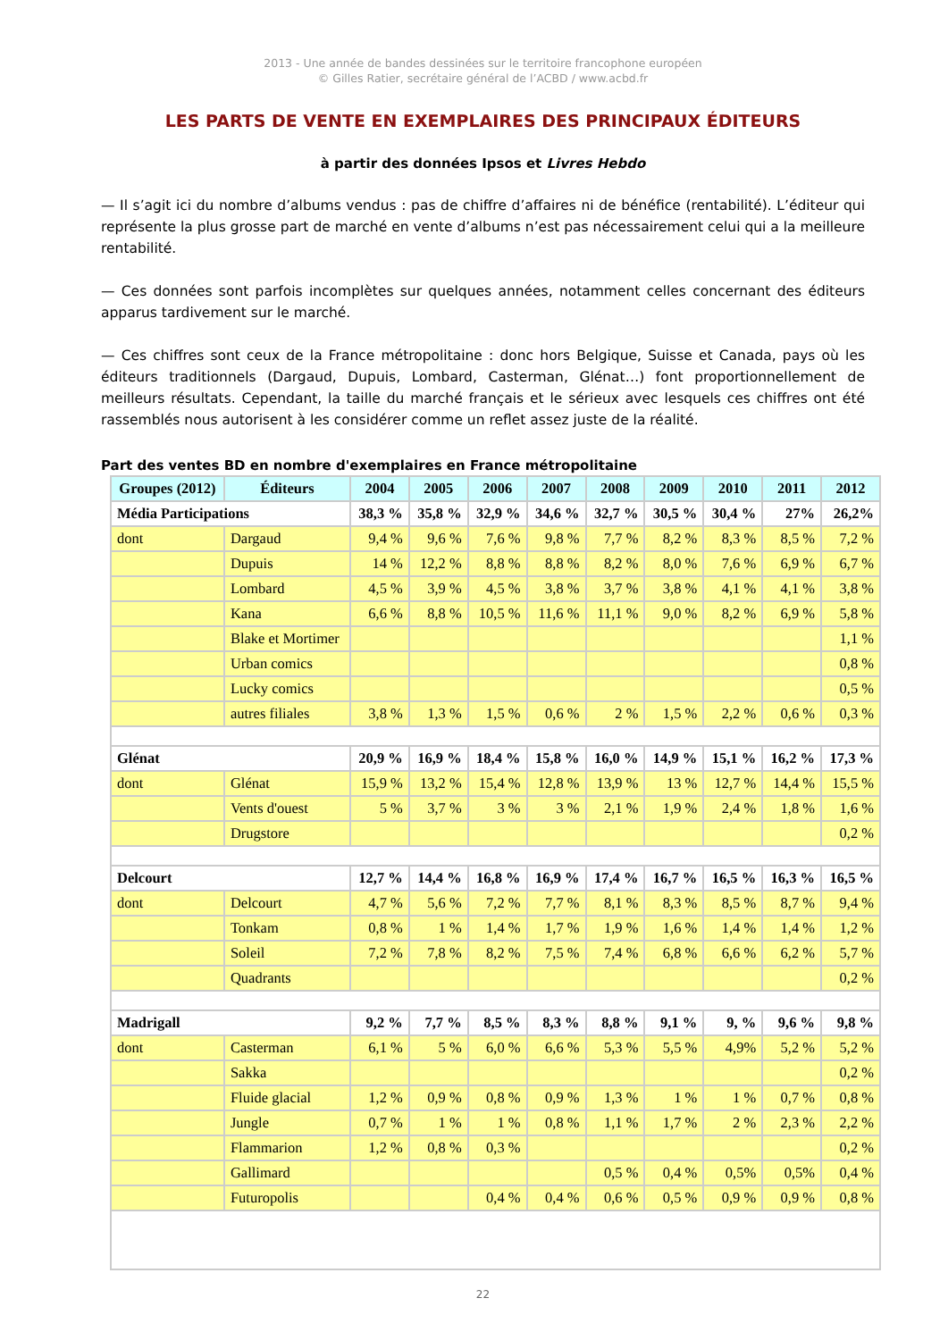2013 - Une année de bandes dessinées sur le territoire francophone européen
© Gilles Ratier, secrétaire général de l’ACBD / www.acbd.fr
LES PARTS DE VENTE EN EXEMPLAIRES DES PRINCIPAUX ÉDITEURS
à partir des données Ipsos et Livres Hebdo
— Il s’agit ici du nombre d’albums vendus : pas de chiffre d’affaires ni de bénéfice (rentabilité). L’éditeur qui représente la plus grosse part de marché en vente d’albums n’est pas nécessairement celui qui a la meilleure rentabilité.
— Ces données sont parfois incomplètes sur quelques années, notamment celles concernant des éditeurs apparus tardivement sur le marché.
— Ces chiffres sont ceux de la France métropolitaine : donc hors Belgique, Suisse et Canada, pays où les éditeurs traditionnels (Dargaud, Dupuis, Lombard, Casterman, Glénat…) font proportionnellement de meilleurs résultats. Cependant, la taille du marché français et le sérieux avec lesquels ces chiffres ont été rassemblés nous autorisent à les considérer comme un reflet assez juste de la réalité.
Part des ventes BD en nombre d'exemplaires en France métropolitaine
| Groupes (2012) | Éditeurs | 2004 | 2005 | 2006 | 2007 | 2008 | 2009 | 2010 | 2011 | 2012 |
| --- | --- | --- | --- | --- | --- | --- | --- | --- | --- | --- |
| Média Participations | | 38,3 % | 35,8 % | 32,9 % | 34,6 % | 32,7 % | 30,5 % | 30,4 % | 27% | 26,2% |
| dont | Dargaud | 9,4 % | 9,6 % | 7,6 % | 9,8 % | 7,7 % | 8,2 % | 8,3 % | 8,5 % | 7,2 % |
| | Dupuis | 14 % | 12,2 % | 8,8 % | 8,8 % | 8,2 % | 8,0 % | 7,6 % | 6,9 % | 6,7 % |
| | Lombard | 4,5 % | 3,9 % | 4,5 % | 3,8 % | 3,7 % | 3,8 % | 4,1 % | 4,1 % | 3,8 % |
| | Kana | 6,6 % | 8,8 % | 10,5 % | 11,6 % | 11,1 % | 9,0 % | 8,2 % | 6,9 % | 5,8 % |
| | Blake et Mortimer | | | | | | | | | 1,1 % |
| | Urban comics | | | | | | | | | 0,8 % |
| | Lucky comics | | | | | | | | | 0,5 % |
| | autres filiales | 3,8 % | 1,3 % | 1,5 % | 0,6 % | 2 % | 1,5 % | 2,2 % | 0,6 % | 0,3 % |
| Glénat | | 20,9 % | 16,9 % | 18,4 % | 15,8 % | 16,0 % | 14,9 % | 15,1 % | 16,2 % | 17,3 % |
| dont | Glénat | 15,9 % | 13,2 % | 15,4 % | 12,8 % | 13,9 % | 13 % | 12,7 % | 14,4 % | 15,5 % |
| | Vents d'ouest | 5 % | 3,7 % | 3 % | 3 % | 2,1 % | 1,9 % | 2,4 % | 1,8 % | 1,6 % |
| | Drugstore | | | | | | | | | 0,2 % |
| Delcourt | | 12,7 % | 14,4 % | 16,8 % | 16,9 % | 17,4 % | 16,7 % | 16,5 % | 16,3 % | 16,5 % |
| dont | Delcourt | 4,7 % | 5,6 % | 7,2 % | 7,7 % | 8,1 % | 8,3 % | 8,5 % | 8,7 % | 9,4 % |
| | Tonkam | 0,8 % | 1 % | 1,4 % | 1,7 % | 1,9 % | 1,6 % | 1,4 % | 1,4 % | 1,2 % |
| | Soleil | 7,2 % | 7,8 % | 8,2 % | 7,5 % | 7,4 % | 6,8 % | 6,6 % | 6,2 % | 5,7 % |
| | Quadrants | | | | | | | | | 0,2 % |
| Madrigall | | 9,2 % | 7,7 % | 8,5 % | 8,3 % | 8,8 % | 9,1 % | 9, % | 9,6 % | 9,8 % |
| dont | Casterman | 6,1 % | 5 % | 6,0 % | 6,6 % | 5,3 % | 5,5 % | 4,9% | 5,2 % | 5,2 % |
| | Sakka | | | | | | | | | 0,2 % |
| | Fluide glacial | 1,2 % | 0,9 % | 0,8 % | 0,9 % | 1,3 % | 1 % | 1 % | 0,7 % | 0,8 % |
| | Jungle | 0,7 % | 1 % | 1 % | 0,8 % | 1,1 % | 1,7 % | 2 % | 2,3 % | 2,2 % |
| | Flammarion | 1,2 % | 0,8 % | 0,3 % | | | | | | 0,2 % |
| | Gallimard | | | | | 0,5 % | 0,4 % | 0,5% | 0,5% | 0,4 % |
| | Futuropolis | | | 0,4 % | 0,4 % | 0,6 % | 0,5 % | 0,9 % | 0,9 % | 0,8 % |
22